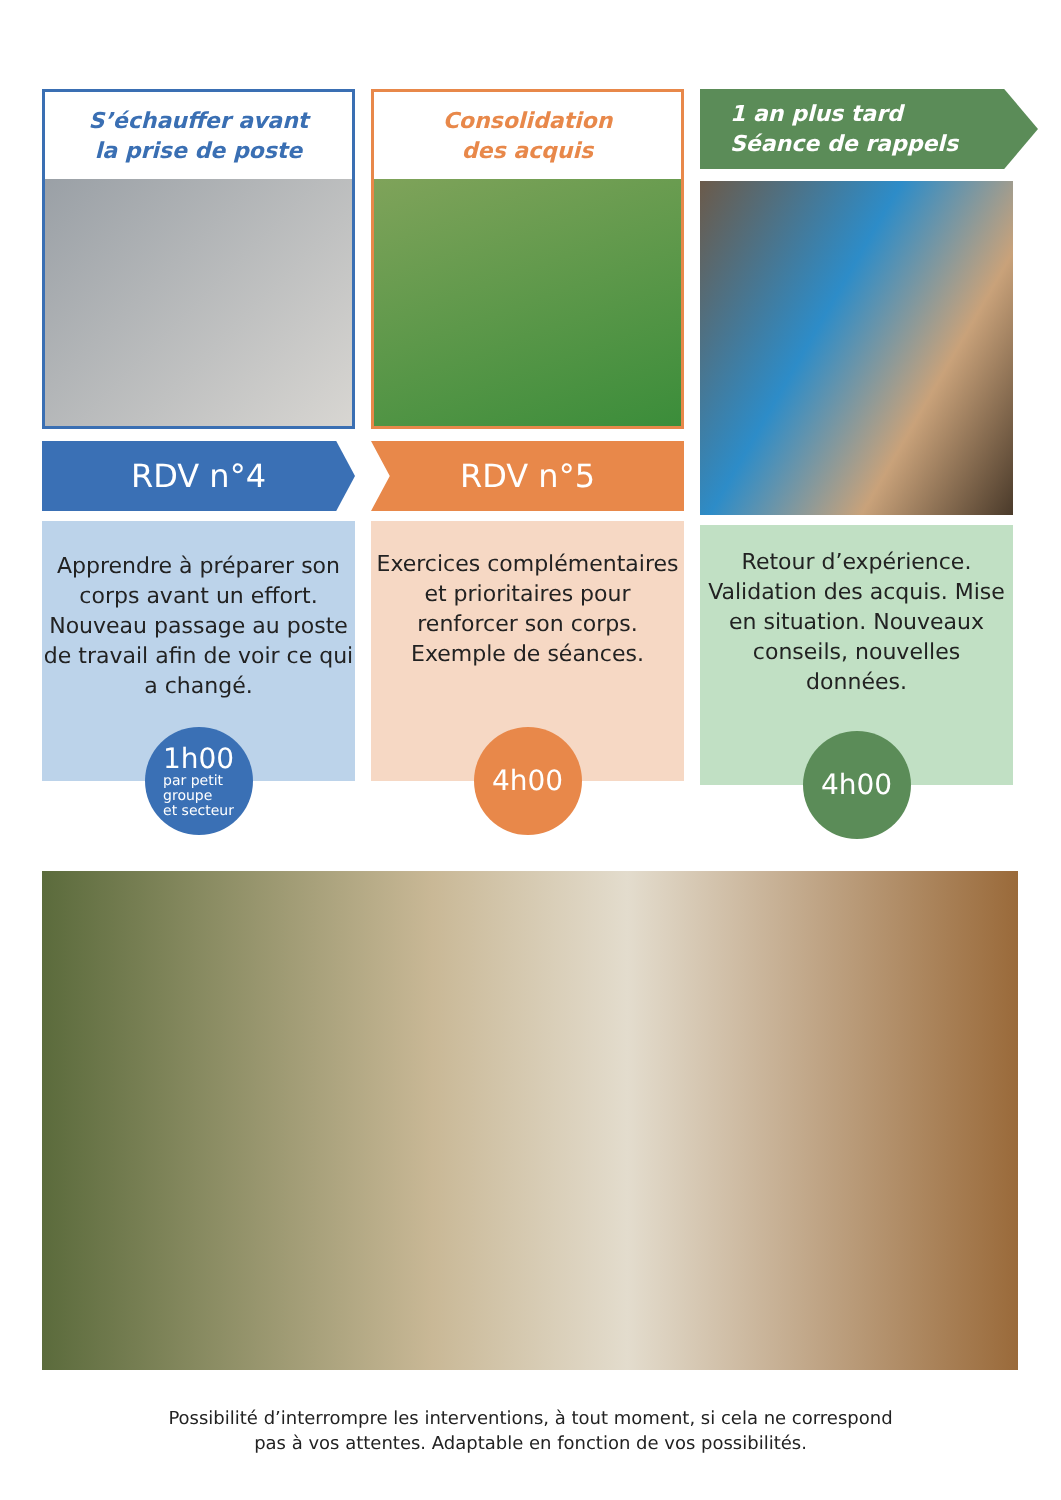S’échauffer avant
la prise de poste
RDV n°4
Apprendre à préparer son corps avant un effort. Nouveau passage au poste de travail afin de voir ce qui a changé.
1h00
par petit
groupe
et secteur
Consolidation
des acquis
RDV n°5
Exercices complémentaires et prioritaires pour renforcer son corps. Exemple de séances.
4h00
1 an plus tard
Séance de rappels
Retour d’expérience. Validation des acquis. Mise en situation. Nouveaux conseils, nouvelles données.
4h00
Possibilité d’interrompre les interventions, à tout moment, si cela ne correspond
pas à vos attentes. Adaptable en fonction de vos possibilités.